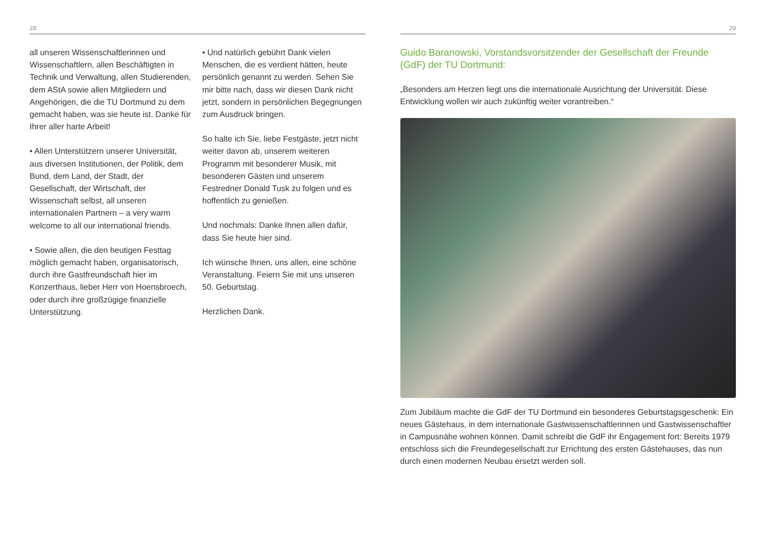28
all unseren Wissenschaftlerinnen und Wissenschaftlern, allen Beschäftigten in Technik und Verwaltung, allen Studierenden, dem AStA sowie allen Mitgliedern und Angehörigen, die die TU Dortmund zu dem gemacht haben, was sie heute ist. Danke für Ihrer aller harte Arbeit!
• Allen Unterstützern unserer Universität, aus diversen Institutionen, der Politik, dem Bund, dem Land, der Stadt, der Gesellschaft, der Wirtschaft, der Wissenschaft selbst, all unseren internationalen Partnern – a very warm welcome to all our international friends.
• Sowie allen, die den heutigen Festtag möglich gemacht haben, organisatorisch, durch ihre Gastfreundschaft hier im Konzerthaus, lieber Herr von Hoensbroech, oder durch ihre großzügige finanzielle Unterstützung.
• Und natürlich gebührt Dank vielen Menschen, die es verdient hätten, heute persönlich genannt zu werden. Sehen Sie mir bitte nach, dass wir diesen Dank nicht jetzt, sondern in persönlichen Begegnungen zum Ausdruck bringen.
So halte ich Sie, liebe Festgäste, jetzt nicht weiter davon ab, unserem weiteren Programm mit besonderer Musik, mit besonderen Gästen und unserem Festredner Donald Tusk zu folgen und es hoffentlich zu genießen.
Und nochmals: Danke Ihnen allen dafür, dass Sie heute hier sind.
Ich wünsche Ihnen, uns allen, eine schöne Veranstaltung. Feiern Sie mit uns unseren 50. Geburtstag.
Herzlichen Dank.
29
Guido Baranowski, Vorstandsvorsitzender der Gesellschaft der Freunde (GdF) der TU Dortmund:
„Besonders am Herzen liegt uns die internationale Ausrichtung der Universität. Diese Entwicklung wollen wir auch zukünftig weiter vorantreiben.“
Zum Jubiläum machte die GdF der TU Dortmund ein besonderes Geburtstagsgeschenk: Ein neues Gästehaus, in dem internationale Gastwissenschaftlerinnen und Gastwissenschaftler in Campusnähe wohnen können. Damit schreibt die GdF ihr Engagement fort: Bereits 1979 entschloss sich die Freundegesellschaft zur Errichtung des ersten Gästehauses, das nun durch einen modernen Neubau ersetzt werden soll.